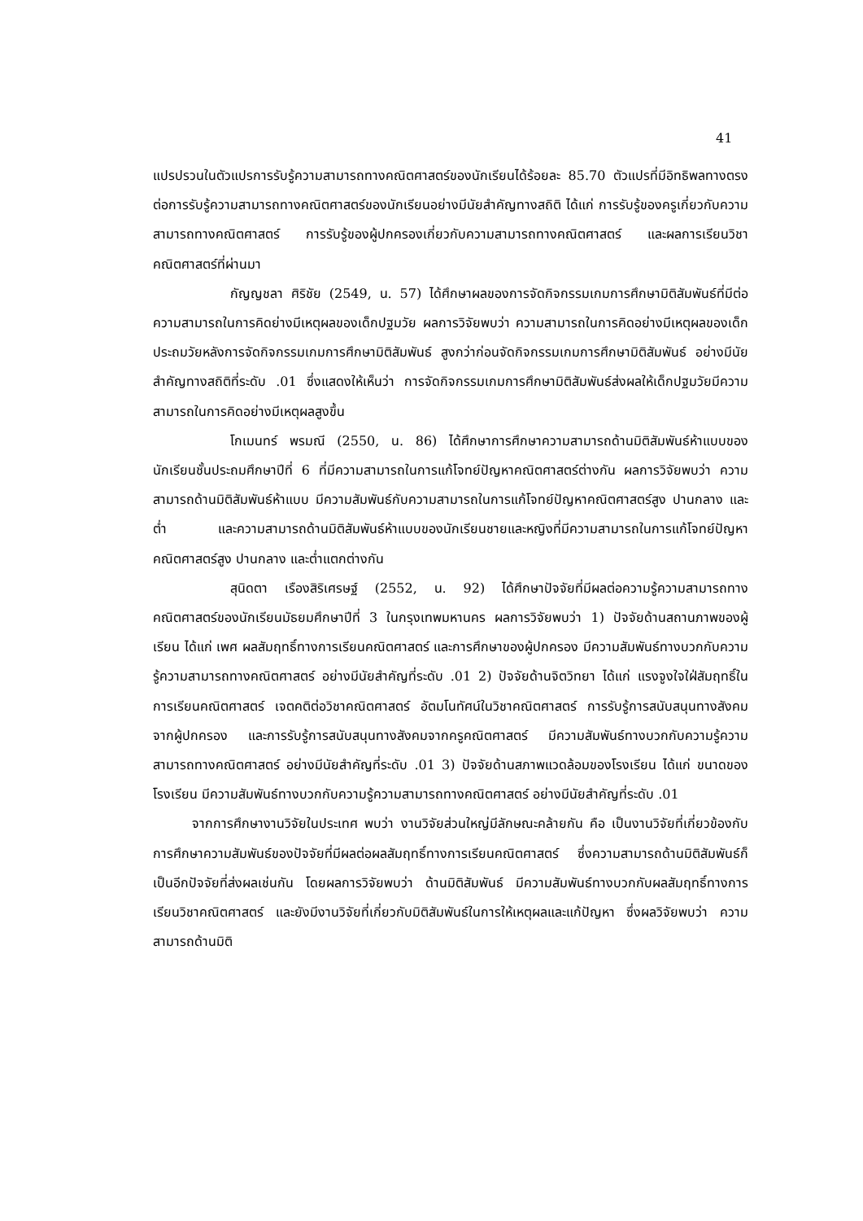41
แปรปรวนในตัวแปรการรับรู้ความสามารถทางคณิตศาสตร์ของนักเรียนได้ร้อยละ 85.70 ตัวแปรที่มีอิทธิพลทางตรงต่อการรับรู้ความสามารถทางคณิตศาสตร์ของนักเรียนอย่างมีนัยสำคัญทางสถิติ ได้แก่ การรับรู้ของครูเกี่ยวกับความสามารถทางคณิตศาสตร์ การรับรู้ของผู้ปกครองเกี่ยวกับความสามารถทางคณิตศาสตร์ และผลการเรียนวิชาคณิตศาสตร์ที่ผ่านมา
กัญญชลา ศิริชัย (2549, น. 57) ได้ศึกษาผลของการจัดกิจกรรมเกมการศึกษามิติสัมพันธ์ที่มีต่อความสามารถในการคิดย่างมีเหตุผลของเด็กปฐมวัย ผลการวิจัยพบว่า ความสามารถในการคิดอย่างมีเหตุผลของเด็กประถมวัยหลังการจัดกิจกรรมเกมการศึกษามิติสัมพันธ์ สูงกว่าก่อนจัดกิจกรรมเกมการศึกษามิติสัมพันธ์ อย่างมีนัยสำคัญทางสถิติที่ระดับ .01 ซึ่งแสดงให้เห็นว่า การจัดกิจกรรมเกมการศึกษามิติสัมพันธ์ส่งผลให้เด็กปฐมวัยมีความสามารถในการคิดอย่างมีเหตุผลสูงขึ้น
โกเมนทร์ พรมณี (2550, น. 86) ได้ศึกษาการศึกษาความสามารถด้านมิติสัมพันธ์ห้าแบบของนักเรียนชั้นประถมศึกษาปีที่ 6 ที่มีความสามารถในการแก้โจทย์ปัญหาคณิตศาสตร์ต่างกัน ผลการวิจัยพบว่า ความสามารถด้านมิติสัมพันธ์ห้าแบบ มีความสัมพันธ์กับความสามารถในการแก้โจทย์ปัญหาคณิตศาสตร์สูง ปานกลาง และต่ำ และความสามารถด้านมิติสัมพันธ์ห้าแบบของนักเรียนชายและหญิงที่มีความสามารถในการแก้โจทย์ปัญหาคณิตศาสตร์สูง ปานกลาง และต่ำแตกต่างกัน
สุนิดตา เรืองสิริเศรษฐ์ (2552, น. 92) ได้ศึกษาปัจจัยที่มีผลต่อความรู้ความสามารถทางคณิตศาสตร์ของนักเรียนมัธยมศึกษาปีที่ 3 ในกรุงเทพมหานคร ผลการวิจัยพบว่า 1) ปัจจัยด้านสถานภาพของผู้เรียน ได้แก่ เพศ ผลสัมฤทธิ์ทางการเรียนคณิตศาสตร์ และการศึกษาของผู้ปกครอง มีความสัมพันธ์ทางบวกกับความรู้ความสามารถทางคณิตศาสตร์ อย่างมีนัยสำคัญที่ระดับ .01 2) ปัจจัยด้านจิตวิทยา ได้แก่ แรงจูงใจใฝ่สัมฤทธิ์ในการเรียนคณิตศาสตร์ เจตคติต่อวิชาคณิตศาสตร์ อัตมโนทัศน์ในวิชาคณิตศาสตร์ การรับรู้การสนับสนุนทางสังคมจากผู้ปกครอง และการรับรู้การสนับสนุนทางสังคมจากครูคณิตศาสตร์ มีความสัมพันธ์ทางบวกกับความรู้ความสามารถทางคณิตศาสตร์ อย่างมีนัยสำคัญที่ระดับ .01 3) ปัจจัยด้านสภาพแวดล้อมของโรงเรียน ได้แก่ ขนาดของโรงเรียน มีความสัมพันธ์ทางบวกกับความรู้ความสามารถทางคณิตศาสตร์ อย่างมีนัยสำคัญที่ระดับ .01
จากการศึกษางานวิจัยในประเทศ พบว่า งานวิจัยส่วนใหญ่มีลักษณะคล้ายกัน คือ เป็นงานวิจัยที่เกี่ยวข้องกับการศึกษาความสัมพันธ์ของปัจจัยที่มีผลต่อผลสัมฤทธิ์ทางการเรียนคณิตศาสตร์ ซึ่งความสามารถด้านมิติสัมพันธ์ก็เป็นอีกปัจจัยที่ส่งผลเช่นกัน โดยผลการวิจัยพบว่า ด้านมิติสัมพันธ์ มีความสัมพันธ์ทางบวกกับผลสัมฤทธิ์ทางการเรียนวิชาคณิตศาสตร์ และยังมีงานวิจัยที่เกี่ยวกับมิติสัมพันธ์ในการให้เหตุผลและแก้ปัญหา ซึ่งผลวิจัยพบว่า ความสามารถด้านมิติ